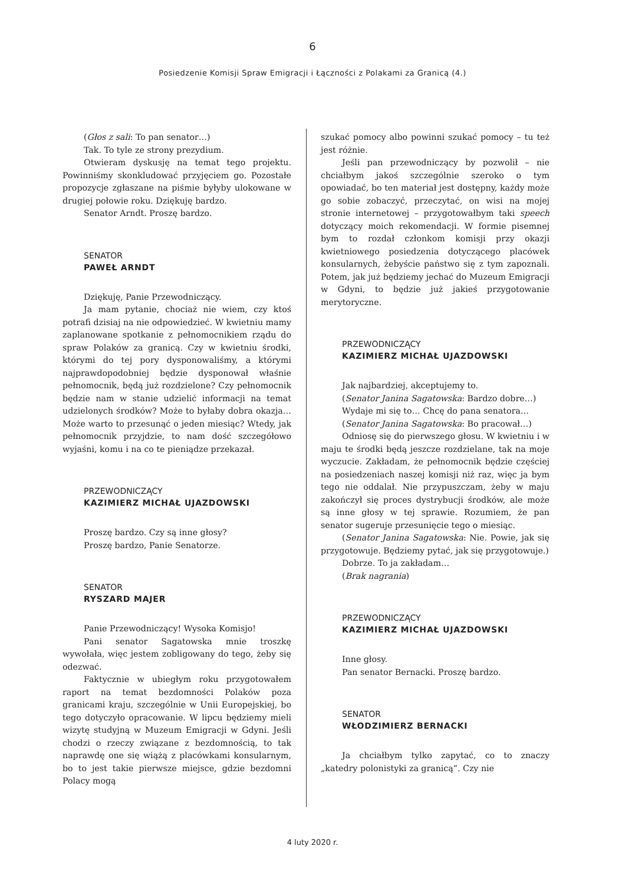6
Posiedzenie Komisji Spraw Emigracji i Łączności z Polakami za Granicą (4.)
(Głos z sali: To pan senator…)
Tak. To tyle ze strony prezydium.
Otwieram dyskusję na temat tego projektu. Powinniśmy skonkludować przyjęciem go. Pozostałe propozycje zgłaszane na piśmie byłyby ulokowane w drugiej połowie roku. Dziękuję bardzo.
Senator Arndt. Proszę bardzo.
SENATOR
PAWEŁ ARNDT
Dziękuję, Panie Przewodniczący.
Ja mam pytanie, chociaż nie wiem, czy ktoś potrafi dzisiaj na nie odpowiedzieć. W kwietniu mamy zaplanowane spotkanie z pełnomocnikiem rządu do spraw Polaków za granicą. Czy w kwietniu środki, którymi do tej pory dysponowaliśmy, a którymi najprawdopodobniej będzie dysponował właśnie pełnomocnik, będą już rozdzielone? Czy pełnomocnik będzie nam w stanie udzielić informacji na temat udzielonych środków? Może to byłaby dobra okazja… Może warto to przesunąć o jeden miesiąc? Wtedy, jak pełnomocnik przyjdzie, to nam dość szczegółowo wyjaśni, komu i na co te pieniądze przekazał.
PRZEWODNICZĄCY
KAZIMIERZ MICHAŁ UJAZDOWSKI
Proszę bardzo. Czy są inne głosy?
Proszę bardzo, Panie Senatorze.
SENATOR
RYSZARD MAJER
Panie Przewodniczący! Wysoka Komisjo!
Pani senator Sagatowska mnie troszkę wywołała, więc jestem zobligowany do tego, żeby się odezwać.
Faktycznie w ubiegłym roku przygotowałem raport na temat bezdomności Polaków poza granicami kraju, szczególnie w Unii Europejskiej, bo tego dotyczyło opracowanie. W lipcu będziemy mieli wizytę studyjną w Muzeum Emigracji w Gdyni. Jeśli chodzi o rzeczy związane z bezdomnością, to tak naprawdę one się wiążą z placówkami konsularnym, bo to jest takie pierwsze miejsce, gdzie bezdomni Polacy mogą
szukać pomocy albo powinni szukać pomocy – tu też jest różnie.
Jeśli pan przewodniczący by pozwolił – nie chciałbym jakoś szczególnie szeroko o tym opowiadać, bo ten materiał jest dostępny, każdy może go sobie zobaczyć, przeczytać, on wisi na mojej stronie internetowej – przygotowałbym taki speech dotyczący moich rekomendacji. W formie pisemnej bym to rozdał członkom komisji przy okazji kwietniowego posiedzenia dotyczącego placówek konsularnych, żebyście państwo się z tym zapoznali. Potem, jak już będziemy jechać do Muzeum Emigracji w Gdyni, to będzie już jakieś przygotowanie merytoryczne.
PRZEWODNICZĄCY
KAZIMIERZ MICHAŁ UJAZDOWSKI
Jak najbardziej, akceptujemy to.
(Senator Janina Sagatowska: Bardzo dobre…)
Wydaje mi się to… Chcę do pana senatora…
(Senator Janina Sagatowska: Bo pracował…)
Odniosę się do pierwszego głosu. W kwietniu i w maju te środki będą jeszcze rozdzielane, tak na moje wyczucie. Zakładam, że pełnomocnik będzie częściej na posiedzeniach naszej komisji niż raz, więc ja bym tego nie oddalał. Nie przypuszczam, żeby w maju zakończył się proces dystrybucji środków, ale może są inne głosy w tej sprawie. Rozumiem, że pan senator sugeruje przesunięcie tego o miesiąc.
(Senator Janina Sagatowska: Nie. Powie, jak się przygotowuje. Będziemy pytać, jak się przygotowuje.)
Dobrze. To ja zakładam…
(Brak nagrania)
PRZEWODNICZĄCY
KAZIMIERZ MICHAŁ UJAZDOWSKI
Inne głosy.
Pan senator Bernacki. Proszę bardzo.
SENATOR
WŁODZIMIERZ BERNACKI
Ja chciałbym tylko zapytać, co to znaczy „katedry polonistyki za granicą”. Czy nie
4 luty 2020 r.